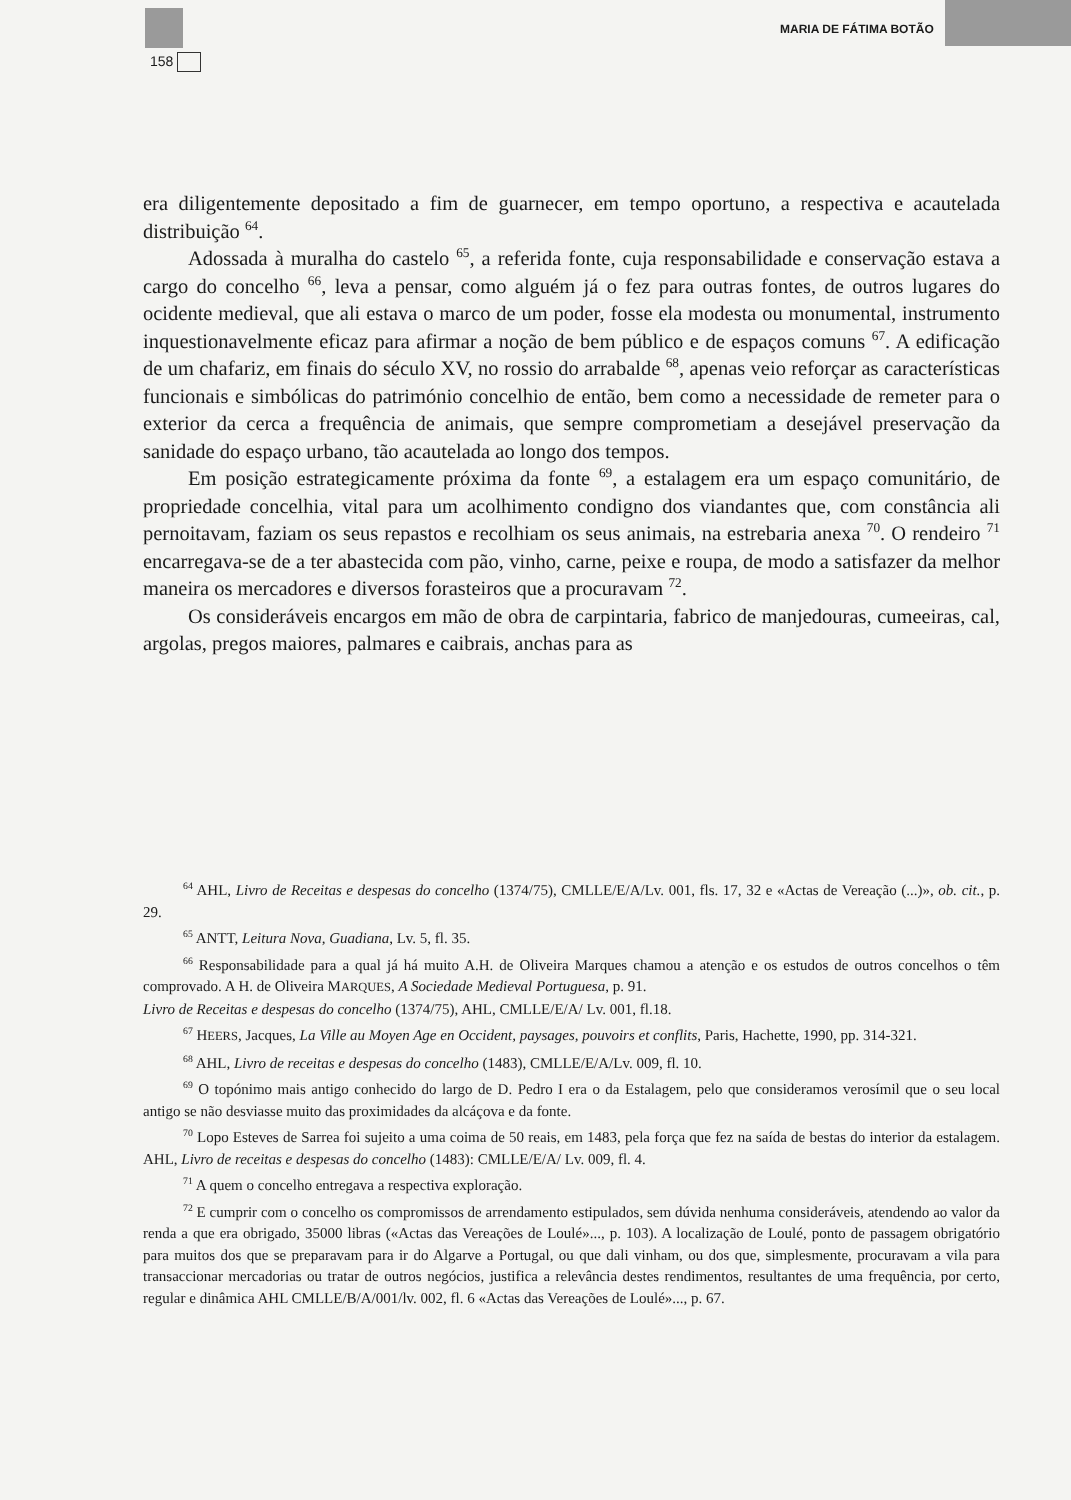158
MARIA DE FÁTIMA BOTÃO
era diligentemente depositado a fim de guarnecer, em tempo oportuno, a respectiva e acautelada distribuição <sup>64</sup>.
Adossada à muralha do castelo <sup>65</sup>, a referida fonte, cuja responsabilidade e conservação estava a cargo do concelho <sup>66</sup>, leva a pensar, como alguém já o fez para outras fontes, de outros lugares do ocidente medieval, que ali estava o marco de um poder, fosse ela modesta ou monumental, instrumento inquestionavelmente eficaz para afirmar a noção de bem público e de espaços comuns <sup>67</sup>. A edificação de um chafariz, em finais do século XV, no rossio do arrabalde <sup>68</sup>, apenas veio reforçar as características funcionais e simbólicas do património concelhio de então, bem como a necessidade de remeter para o exterior da cerca a frequência de animais, que sempre comprometiam a desejável preservação da sanidade do espaço urbano, tão acautelada ao longo dos tempos.
Em posição estrategicamente próxima da fonte <sup>69</sup>, a estalagem era um espaço comunitário, de propriedade concelhia, vital para um acolhimento condigno dos viandantes que, com constância ali pernoitavam, faziam os seus repastos e recolhiam os seus animais, na estrebaria anexa <sup>70</sup>. O rendeiro <sup>71</sup> encarregava-se de a ter abastecida com pão, vinho, carne, peixe e roupa, de modo a satisfazer da melhor maneira os mercadores e diversos forasteiros que a procuravam <sup>72</sup>.
Os consideráveis encargos em mão de obra de carpintaria, fabrico de manjedouras, cumeeiras, cal, argolas, pregos maiores, palmares e caibrais, anchas para as
<sup>64</sup> AHL, Livro de Receitas e despesas do concelho (1374/75), CMLLE/E/A/Lv. 001, fls. 17, 32 e «Actas de Vereação (...)», ob. cit., p. 29.
<sup>65</sup> ANTT, Leitura Nova, Guadiana, Lv. 5, fl. 35.
<sup>66</sup> Responsabilidade para a qual já há muito A.H. de Oliveira Marques chamou a atenção e os estudos de outros concelhos o têm comprovado. A H. de Oliveira MARQUES, A Sociedade Medieval Portuguesa, p. 91.
Livro de Receitas e despesas do concelho (1374/75), AHL, CMLLE/E/A/ Lv. 001, fl.18.
<sup>67</sup> HEERS, Jacques, La Ville au Moyen Age en Occident, paysages, pouvoirs et conflits, Paris, Hachette, 1990, pp. 314-321.
<sup>68</sup> AHL, Livro de receitas e despesas do concelho (1483), CMLLE/E/A/Lv. 009, fl. 10.
<sup>69</sup> O topónimo mais antigo conhecido do largo de D. Pedro I era o da Estalagem, pelo que consideramos verosímil que o seu local antigo se não desviasse muito das proximidades da alcáçova e da fonte.
<sup>70</sup> Lopo Esteves de Sarrea foi sujeito a uma coima de 50 reais, em 1483, pela força que fez na saída de bestas do interior da estalagem. AHL, Livro de receitas e despesas do concelho (1483): CMLLE/E/A/ Lv. 009, fl. 4.
<sup>71</sup> A quem o concelho entregava a respectiva exploração.
<sup>72</sup> E cumprir com o concelho os compromissos de arrendamento estipulados, sem dúvida nenhuma consideráveis, atendendo ao valor da renda a que era obrigado, 35000 libras («Actas das Vereações de Loulé»..., p. 103). A localização de Loulé, ponto de passagem obrigatório para muitos dos que se preparavam para ir do Algarve a Portugal, ou que dali vinham, ou dos que, simplesmente, procuravam a vila para transaccionar mercadorias ou tratar de outros negócios, justifica a relevância destes rendimentos, resultantes de uma frequência, por certo, regular e dinâmica AHL CMLLE/B/A/001/lv. 002, fl. 6 «Actas das Vereações de Loulé»..., p. 67.